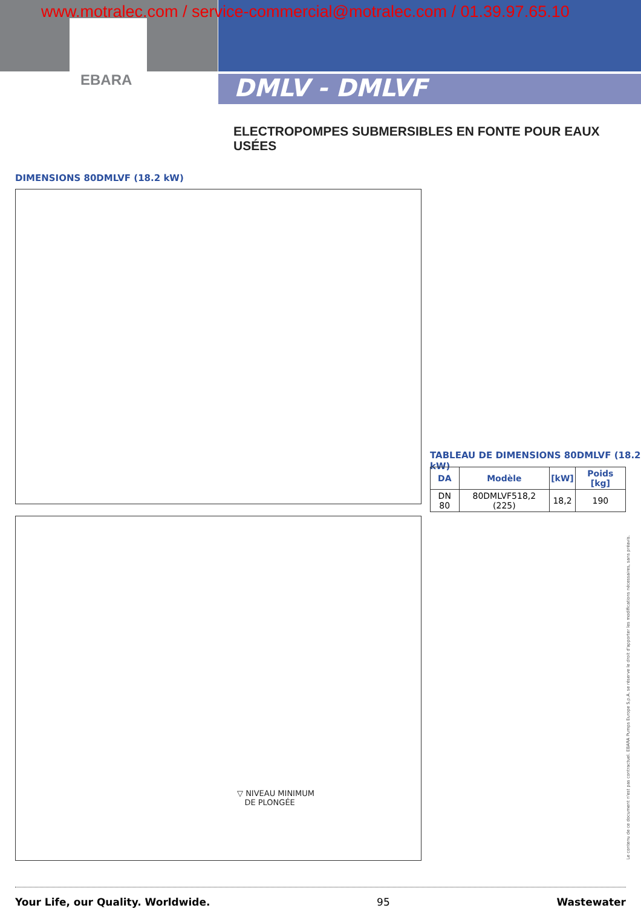www.motralec.com / service-commercial@motralec.com / 01.39.97.65.10
EBARA DMLV - DMLVF
ELECTROPOMPES SUBMERSIBLES EN FONTE POUR EAUX USÉES
DIMENSIONS 80DMLVF (18.2 kW)
TABLEAU DE DIMENSIONS 80DMLVF (18.2 kW)
| DA | Modèle | [kW] | Poids [kg] |
| --- | --- | --- | --- |
| DN 80 | 80DMLVF518,2 (225) | 18,2 | 190 |
▽ NIVEAU MINIMUM
DE PLONGÉE
Le contenu de ce document n'est pas contractuel. EBARA Pumps Europe S.p.A. se réserve le droit d'apporter les modifications nécessaires, sans préavis.
Your Life, our Quality. Worldwide. 95 Wastewater